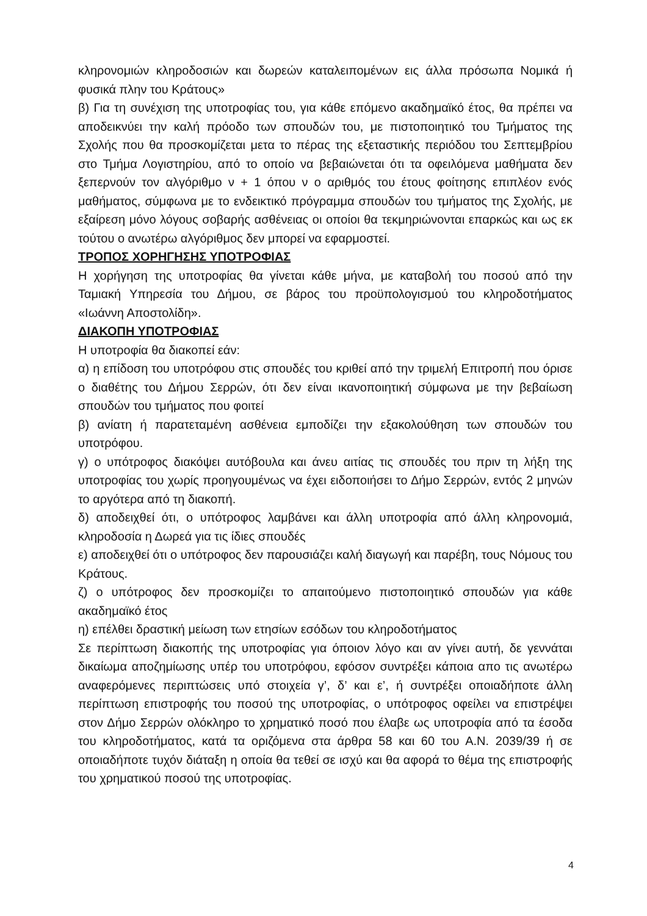κληρονομιών κληροδοσιών και δωρεών καταλειπομένων εις άλλα πρόσωπα Νομικά ή φυσικά πλην του Κράτους»
β) Για τη συνέχιση της υποτροφίας του, για κάθε επόμενο ακαδημαϊκό έτος, θα πρέπει να αποδεικνύει την καλή πρόοδο των σπουδών του, με πιστοποιητικό του Τμήματος της Σχολής που θα προσκομίζεται μετα το πέρας της εξεταστικής περιόδου του Σεπτεμβρίου στο Τμήμα Λογιστηρίου, από το οποίο να βεβαιώνεται ότι τα οφειλόμενα μαθήματα δεν ξεπερνούν τον αλγόριθμο ν + 1 όπου ν ο αριθμός του έτους φοίτησης επιπλέον ενός μαθήματος, σύμφωνα με το ενδεικτικό πρόγραμμα σπουδών του τμήματος της Σχολής, με εξαίρεση μόνο λόγους σοβαρής ασθένειας οι οποίοι θα τεκμηριώνονται επαρκώς και ως εκ τούτου ο ανωτέρω αλγόριθμος δεν μπορεί να εφαρμοστεί.
ΤΡΟΠΟΣ ΧΟΡΗΓΗΣΗΣ ΥΠΟΤΡΟΦΙΑΣ
Η χορήγηση της υποτροφίας θα γίνεται κάθε μήνα, με καταβολή του ποσού από την Ταμιακή Υπηρεσία του Δήμου, σε βάρος του προϋπολογισμού του κληροδοτήματος «Ιωάννη Αποστολίδη».
ΔΙΑΚΟΠΗ ΥΠΟΤΡΟΦΙΑΣ
Η υποτροφία θα διακοπεί εάν:
α) η επίδοση του υποτρόφου στις σπουδές του κριθεί από την τριμελή Επιτροπή που όρισε ο διαθέτης του Δήμου Σερρών, ότι δεν είναι ικανοποιητική σύμφωνα με την βεβαίωση σπουδών του τμήματος που φοιτεί
β) ανίατη ή παρατεταμένη ασθένεια εμποδίζει την εξακολούθηση των σπουδών του υποτρόφου.
γ) ο υπότροφος διακόψει αυτόβουλα και άνευ αιτίας τις σπουδές του πριν τη λήξη της υποτροφίας του χωρίς προηγουμένως να έχει ειδοποιήσει το Δήμο Σερρών, εντός 2 μηνών το αργότερα από τη διακοπή.
δ) αποδειχθεί ότι, ο υπότροφος λαμβάνει και άλλη υποτροφία από άλλη κληρονομιά, κληροδοσία η Δωρεά για τις ίδιες σπουδές
ε) αποδειχθεί ότι ο υπότροφος δεν παρουσιάζει καλή διαγωγή και παρέβη, τους Νόμους του Κράτους.
ζ) ο υπότροφος δεν προσκομίζει το απαιτούμενο πιστοποιητικό σπουδών για κάθε ακαδημαϊκό έτος
η) επέλθει δραστική μείωση των ετησίων εσόδων του κληροδοτήματος
Σε περίπτωση διακοπής της υποτροφίας για όποιον λόγο και αν γίνει αυτή, δε γεννάται δικαίωμα αποζημίωσης υπέρ του υποτρόφου, εφόσον συντρέξει κάποια απο τις ανωτέρω αναφερόμενες περιπτώσεις υπό στοιχεία γ’, δ’ και ε’, ή συντρέξει οποιαδήποτε άλλη περίπτωση επιστροφής του ποσού της υποτροφίας, ο υπότροφος οφείλει να επιστρέψει στον Δήμο Σερρών ολόκληρο το χρηματικό ποσό που έλαβε ως υποτροφία από τα έσοδα του κληροδοτήματος, κατά τα οριζόμενα στα άρθρα 58 και 60 του Α.Ν. 2039/39 ή σε οποιαδήποτε τυχόν διάταξη η οποία θα τεθεί σε ισχύ και θα αφορά το θέμα της επιστροφής του χρηματικού ποσού της υποτροφίας.
4